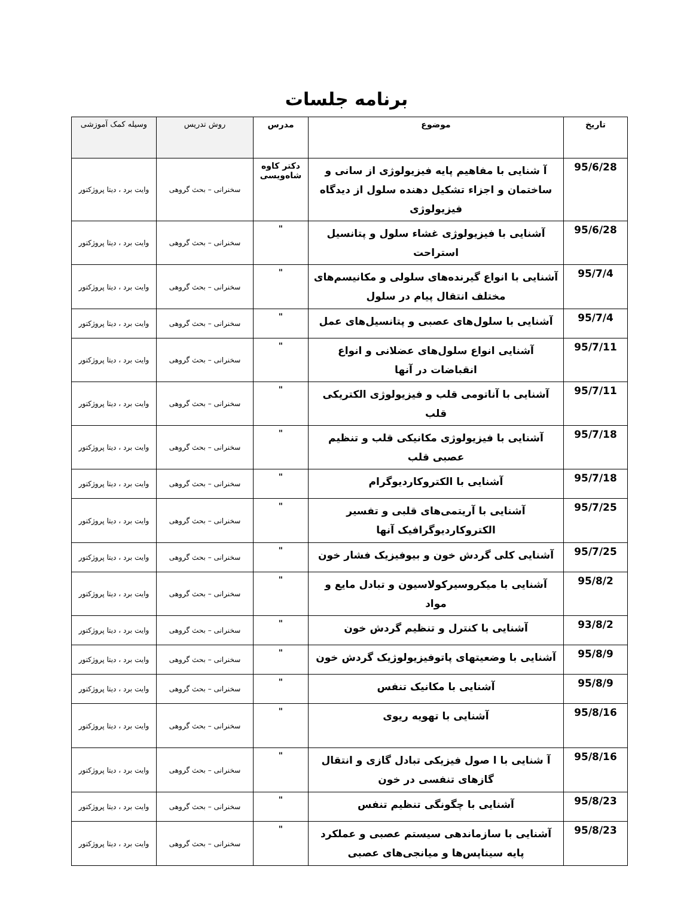برنامه جلسات
| تاریخ | موضوع | مدرس | روش تدریس | وسیله کمک آموزشی |
| --- | --- | --- | --- | --- |
| 95/6/28 | آ شنایی با مفاهیم پایه فیزیولوژی از سانی و ساختمان و اجزاء تشکیل دهنده سلول از دیدگاه فیزیولوژی | دکتر کاوه شاه‌ویسی | سخنرانی – بحث گروهی | وایت برد ، دیتا پروژکتور |
| 95/6/28 | آشنایی با فیزیولوژی غشاء سلول و پتانسیل استراحت | " | سخنرانی – بحث گروهی | وایت برد ، دیتا پروژکتور |
| 95/7/4 | آشنایی با انواع گیرنده‌های سلولی و مکانیسم‌های مختلف انتقال پیام در سلول | " | سخنرانی – بحث گروهی | وایت برد ، دیتا پروژکتور |
| 95/7/4 | آشنایی با سلول‌های عصبی و پتانسیل‌های عمل | " | سخنرانی – بحث گروهی | وایت برد ، دیتا پروژکتور |
| 95/7/11 | آشنایی انواع سلول‌های عضلانی و انواع انقباضات در آنها | " | سخنرانی – بحث گروهی | وایت برد ، دیتا پروژکتور |
| 95/7/11 | آشنایی با آناتومی قلب و فیزیولوژی الکتریکی قلب | " | سخنرانی – بحث گروهی | وایت برد ، دیتا پروژکتور |
| 95/7/18 | آشنایی با فیزیولوژی مکانیکی قلب و تنظیم عصبی قلب | " | سخنرانی – بحث گروهی | وایت برد ، دیتا پروژکتور |
| 95/7/18 | آشنایی با الکتروکاردیوگرام | " | سخنرانی – بحث گروهی | وایت برد ، دیتا پروژکتور |
| 95/7/25 | آشنایی با آریتمی‌های قلبی و تفسیر الکتروکاردیوگرافیک آنها | " | سخنرانی – بحث گروهی | وایت برد ، دیتا پروژکتور |
| 95/7/25 | آشنایی کلی گردش خون و بیوفیزیک فشار خون | " | سخنرانی – بحث گروهی | وایت برد ، دیتا پروژکتور |
| 95/8/2 | آشنایی با میکروسیرکولاسیون و تبادل مایع و مواد | " | سخنرانی – بحث گروهی | وایت برد ، دیتا پروژکتور |
| 93/8/2 | آشنایی با کنترل و تنظیم گردش خون | " | سخنرانی – بحث گروهی | وایت برد ، دیتا پروژکتور |
| 95/8/9 | آشنایی با وضعیتهای پاتوفیزیولوژیک گردش خون | " | سخنرانی – بحث گروهی | وایت برد ، دیتا پروژکتور |
| 95/8/9 | آشنایی با مکانیک تنفس | " | سخنرانی – بحث گروهی | وایت برد ، دیتا پروژکتور |
| 95/8/16 | آشنایی با تهویه ریوی | " | سخنرانی – بحث گروهی | وایت برد ، دیتا پروژکتور |
| 95/8/16 | آ شنایی با ا صول فیزیکی تبادل گازی و انتقال گازهای تنفسی در خون | " | سخنرانی – بحث گروهی | وایت برد ، دیتا پروژکتور |
| 95/8/23 | آشنایی با چگونگی تنظیم تنفس | " | سخنرانی – بحث گروهی | وایت برد ، دیتا پروژکتور |
| 95/8/23 | آشنایی با سازماندهی سیستم عصبی و عملکرد پایه سیناپس‌ها و میانجی‌های عصبی | " | سخنرانی – بحث گروهی | وایت برد ، دیتا پروژکتور |